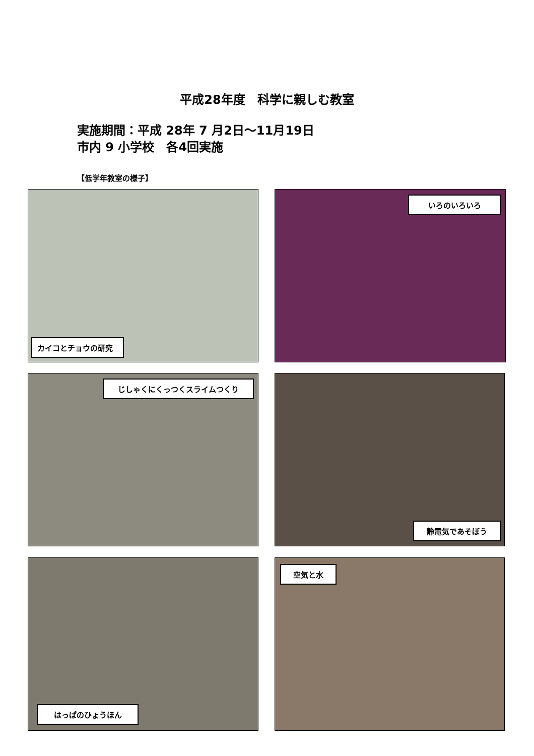平成28年度　科学に親しむ教室
実施期間：平成 28年 7 月2日～11月19日
市内 9 小学校　各4回実施
【低学年教室の様子】
カイコとチョウの研究 いろのいろいろ
じしゃくにくっつくスライムつくり 静電気であそぼう
はっぱのひょうほん 空気と水